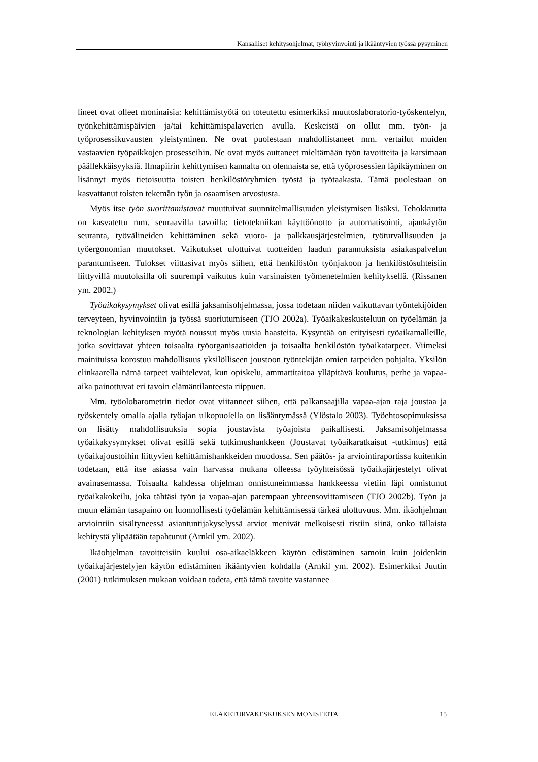Kansalliset kehitysohjelmat, työhyvinvointi ja ikääntyvien työssä pysyminen
lineet ovat olleet moninaisia: kehittämistyötä on toteutettu esimerkiksi muutoslaboratorio-työskentelyn, työnkehittämispäivien ja/tai kehittämispalaverien avulla. Keskeistä on ollut mm. työn- ja työprosessikuvausten yleistyminen. Ne ovat puolestaan mahdollistaneet mm. vertailut muiden vastaavien työpaikkojen prosesseihin. Ne ovat myös auttaneet mieltämään työn tavoitteita ja karsimaan päällekkäisyyksiä. Ilmapiirin kehittymisen kannalta on olennaista se, että työprosessien läpikäyminen on lisännyt myös tietoisuutta toisten henkilöstöryhmien työstä ja työtaakasta. Tämä puolestaan on kasvattanut toisten tekemän työn ja osaamisen arvostusta.
Myös itse työn suorittamistavat muuttuivat suunnitelmallisuuden yleistymisen lisäksi. Tehokkuutta on kasvatettu mm. seuraavilla tavoilla: tietotekniikan käyttöönotto ja automatisointi, ajankäytön seuranta, työvälineiden kehittäminen sekä vuoro- ja palkkausjärjestelmien, työturvallisuuden ja työergonomian muutokset. Vaikutukset ulottuivat tuotteiden laadun parannuksista asiakaspalvelun parantumiseen. Tulokset viittasivat myös siihen, että henkilöstön työnjakoon ja henkilöstösuhteisiin liittyvillä muutoksilla oli suurempi vaikutus kuin varsinaisten työmenetelmien kehityksellä. (Rissanen ym. 2002.)
Työaikakysymykset olivat esillä jaksamisohjelmassa, jossa todetaan niiden vaikuttavan työntekijöiden terveyteen, hyvinvointiin ja työssä suoriutumiseen (TJO 2002a). Työaikakeskusteluun on työelämän ja teknologian kehityksen myötä noussut myös uusia haasteita. Kysyntää on erityisesti työaikamalleille, jotka sovittavat yhteen toisaalta työorganisaatioiden ja toisaalta henkilöstön työaikatarpeet. Viimeksi mainituissa korostuu mahdollisuus yksilölliseen joustoon työntekijän omien tarpeiden pohjalta. Yksilön elinkaarella nämä tarpeet vaihtelevat, kun opiskelu, ammattitaitoa ylläpitävä koulutus, perhe ja vapaa-aika painottuvat eri tavoin elämäntilanteesta riippuen.
Mm. työolobarometrin tiedot ovat viitanneet siihen, että palkansaajilla vapaa-ajan raja joustaa ja työskentely omalla ajalla työajan ulkopuolella on lisääntymässä (Ylöstalo 2003). Työehtosopimuksissa on lisätty mahdollisuuksia sopia joustavista työajoista paikallisesti. Jaksamisohjelmassa työaikakysymykset olivat esillä sekä tutkimushankkeen (Joustavat työaikaratkaisut -tutkimus) että työaikajoustoihin liittyvien kehittämishankkeiden muodossa. Sen päätös- ja arviointiraportissa kuitenkin todetaan, että itse asiassa vain harvassa mukana olleessa työyhteisössä työaikajärjestelyt olivat avainasemassa. Toisaalta kahdessa ohjelman onnistuneimmassa hankkeessa vietiin läpi onnistunut työaikakokeilu, joka tähtäsi työn ja vapaa-ajan parempaan yhteensovittamiseen (TJO 2002b). Työn ja muun elämän tasapaino on luonnollisesti työelämän kehittämisessä tärkeä ulottuvuus. Mm. ikäohjelman arviointiin sisältyneessä asiantuntijakyselyssä arviot menivät melkoisesti ristiin siinä, onko tällaista kehitystä ylipäätään tapahtunut (Arnkil ym. 2002).
Ikäohjelman tavoitteisiin kuului osa-aikaeläkkeen käytön edistäminen samoin kuin joidenkin työaikajärjestelyjen käytön edistäminen ikääntyvien kohdalla (Arnkil ym. 2002). Esimerkiksi Juutin (2001) tutkimuksen mukaan voidaan todeta, että tämä tavoite vastannee
ELÄKETURVAKESKUKSEN MONISTEITA 15